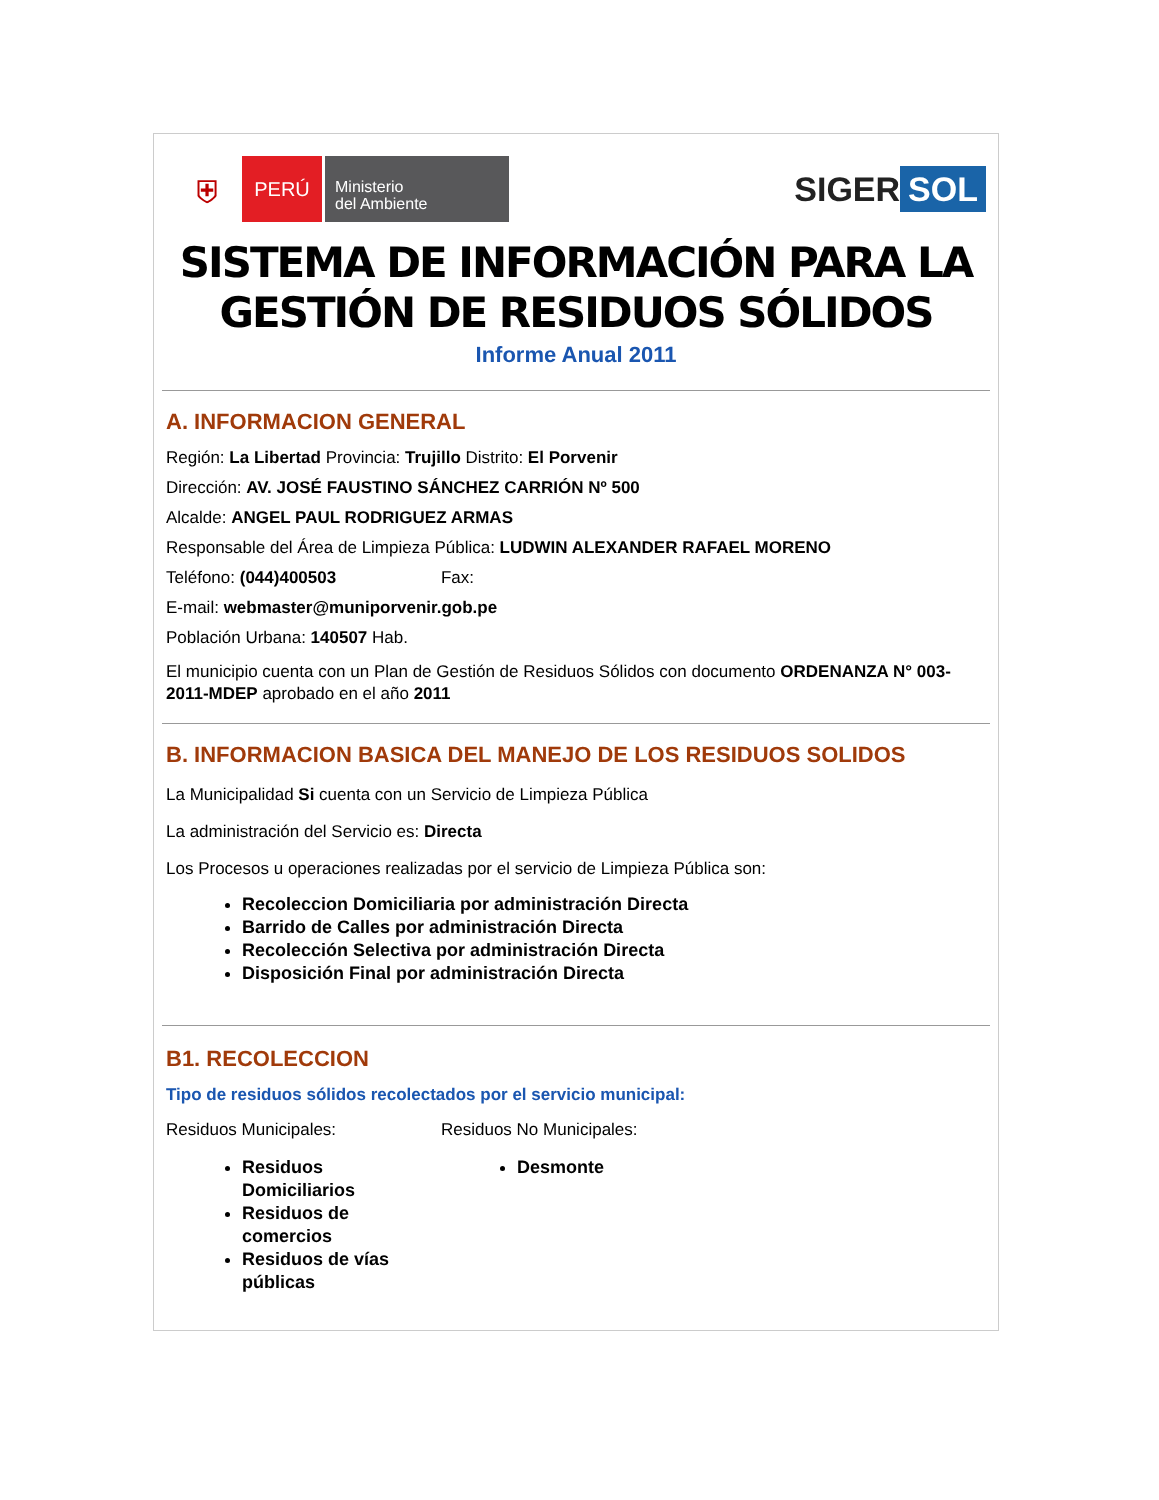⛨
PERÚ
Ministerio
del Ambiente
SIGER SOL
SISTEMA DE INFORMACIÓN PARA LA
GESTIÓN DE RESIDUOS SÓLIDOS
Informe Anual 2011
A. INFORMACION GENERAL
Región: La Libertad Provincia: Trujillo Distrito: El Porvenir
Dirección: AV. JOSÉ FAUSTINO SÁNCHEZ CARRIÓN Nº 500
Alcalde: ANGEL PAUL RODRIGUEZ ARMAS
Responsable del Área de Limpieza Pública: LUDWIN ALEXANDER RAFAEL MORENO
Teléfono: (044)400503 Fax:
E-mail: webmaster@muniporvenir.gob.pe
Población Urbana: 140507 Hab.
El municipio cuenta con un Plan de Gestión de Residuos Sólidos con documento ORDENANZA N° 003-2011-MDEP aprobado en el año 2011
B. INFORMACION BASICA DEL MANEJO DE LOS RESIDUOS SOLIDOS
La Municipalidad Si cuenta con un Servicio de Limpieza Pública
La administración del Servicio es: Directa
Los Procesos u operaciones realizadas por el servicio de Limpieza Pública son:
Recoleccion Domiciliaria por administración Directa
Barrido de Calles por administración Directa
Recolección Selectiva por administración Directa
Disposición Final por administración Directa
B1. RECOLECCION
Tipo de residuos sólidos recolectados por el servicio municipal:
Residuos Municipales:
Residuos Domiciliarios
Residuos de comercios
Residuos de vías públicas
Residuos No Municipales:
Desmonte